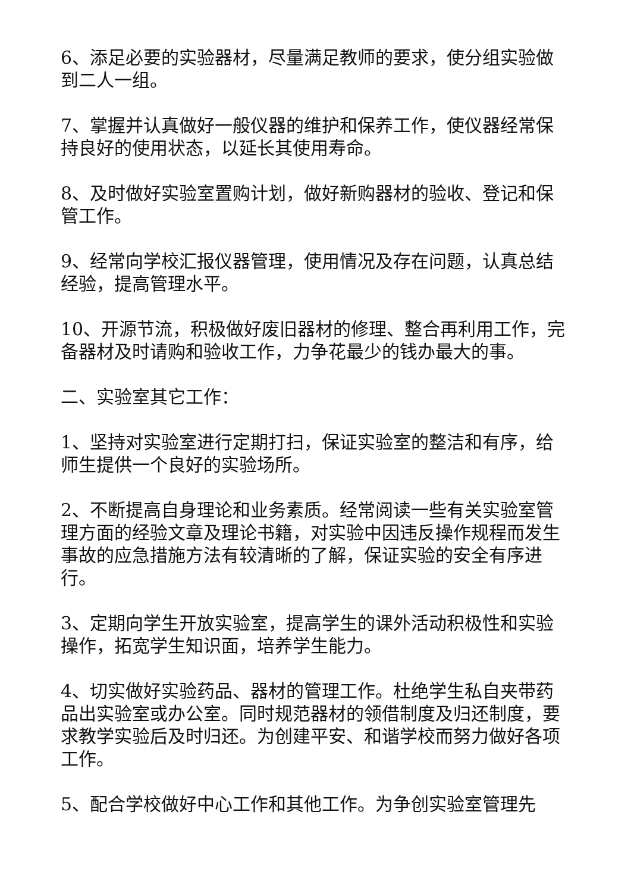6、添足必要的实验器材，尽量满足教师的要求，使分组实验做到二人一组。
7、掌握并认真做好一般仪器的维护和保养工作，使仪器经常保持良好的使用状态，以延长其使用寿命。
8、及时做好实验室置购计划，做好新购器材的验收、登记和保管工作。
9、经常向学校汇报仪器管理，使用情况及存在问题，认真总结经验，提高管理水平。
10、开源节流，积极做好废旧器材的修理、整合再利用工作，完备器材及时请购和验收工作，力争花最少的钱办最大的事。
二、实验室其它工作：
1、坚持对实验室进行定期打扫，保证实验室的整洁和有序，给师生提供一个良好的实验场所。
2、不断提高自身理论和业务素质。经常阅读一些有关实验室管理方面的经验文章及理论书籍，对实验中因违反操作规程而发生事故的应急措施方法有较清晰的了解，保证实验的安全有序进行。
3、定期向学生开放实验室，提高学生的课外活动积极性和实验操作，拓宽学生知识面，培养学生能力。
4、切实做好实验药品、器材的管理工作。杜绝学生私自夹带药品出实验室或办公室。同时规范器材的领借制度及归还制度，要求教学实验后及时归还。为创建平安、和谐学校而努力做好各项工作。
5、配合学校做好中心工作和其他工作。为争创实验室管理先